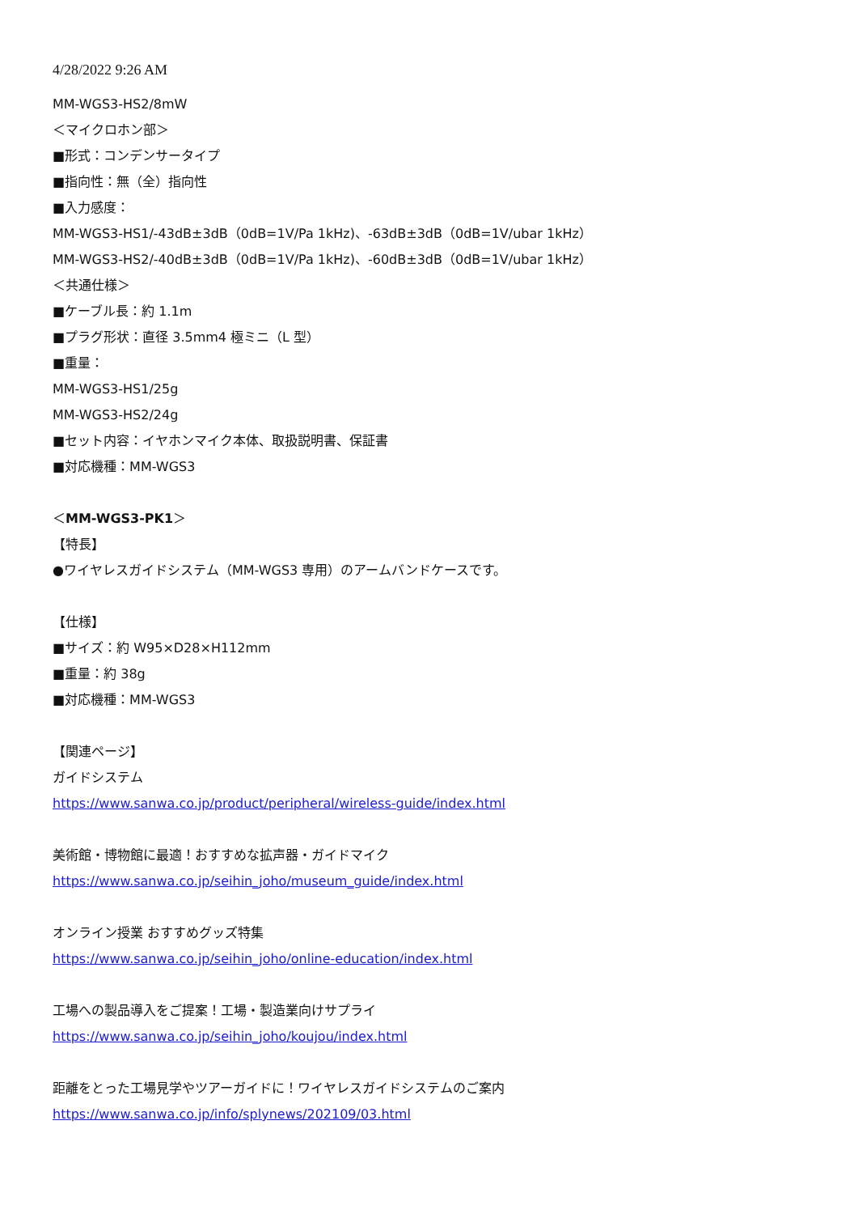4/28/2022 9:26 AM
MM-WGS3-HS2/8mW
＜マイクロホン部＞
■形式：コンデンサータイプ
■指向性：無（全）指向性
■入力感度：
MM-WGS3-HS1/-43dB±3dB（0dB=1V/Pa 1kHz)、-63dB±3dB（0dB=1V/ubar 1kHz）
MM-WGS3-HS2/-40dB±3dB（0dB=1V/Pa 1kHz)、-60dB±3dB（0dB=1V/ubar 1kHz）
＜共通仕様＞
■ケーブル長：約 1.1m
■プラグ形状：直径 3.5mm4 極ミニ（L 型）
■重量：
MM-WGS3-HS1/25g
MM-WGS3-HS2/24g
■セット内容：イヤホンマイク本体、取扱説明書、保証書
■対応機種：MM-WGS3
＜MM-WGS3-PK1＞
【特長】
●ワイヤレスガイドシステム（MM-WGS3 専用）のアームバンドケースです。
【仕様】
■サイズ：約 W95×D28×H112mm
■重量：約 38g
■対応機種：MM-WGS3
【関連ページ】
ガイドシステム
https://www.sanwa.co.jp/product/peripheral/wireless-guide/index.html
美術館・博物館に最適！おすすめな拡声器・ガイドマイク
https://www.sanwa.co.jp/seihin_joho/museum_guide/index.html
オンライン授業 おすすめグッズ特集
https://www.sanwa.co.jp/seihin_joho/online-education/index.html
工場への製品導入をご提案！工場・製造業向けサプライ
https://www.sanwa.co.jp/seihin_joho/koujou/index.html
距離をとった工場見学やツアーガイドに！ワイヤレスガイドシステムのご案内
https://www.sanwa.co.jp/info/splynews/202109/03.html